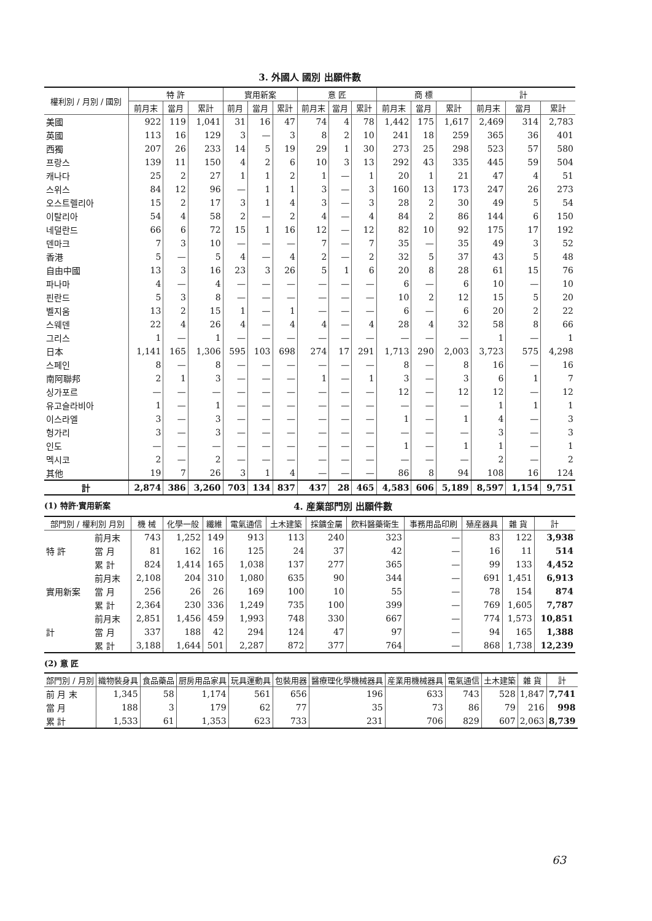3. 外國人 國別 出願件數
| 權利別 / 月別 / 國別 | 特 許 | | | 實用新案 | | | 意 匠 | | | 商 標 | | | 計 | | |
| --- | --- | --- | --- | --- | --- | --- | --- | --- | --- | --- | --- | --- | --- | --- | --- |
| | 前月末 | 當月 | 累計 | 前月 | 當月 | 累計 | 前月末 | 當月 | 累計 | 前月末 | 當月 | 累計 | 前月末 | 當月 | 累計 |
| 美國 | 922 | 119 | 1,041 | 31 | 16 | 47 | 74 | 4 | 78 | 1,442 | 175 | 1,617 | 2,469 | 314 | 2,783 |
| 英國 | 113 | 16 | 129 | 3 | — | 3 | 8 | 2 | 10 | 241 | 18 | 259 | 365 | 36 | 401 |
| 西獨 | 207 | 26 | 233 | 14 | 5 | 19 | 29 | 1 | 30 | 273 | 25 | 298 | 523 | 57 | 580 |
| 프랑스 | 139 | 11 | 150 | 4 | 2 | 6 | 10 | 3 | 13 | 292 | 43 | 335 | 445 | 59 | 504 |
| 캐나다 | 25 | 2 | 27 | 1 | 1 | 2 | 1 | — | 1 | 20 | 1 | 21 | 47 | 4 | 51 |
| 스위스 | 84 | 12 | 96 | — | 1 | 1 | 3 | — | 3 | 160 | 13 | 173 | 247 | 26 | 273 |
| 오스트렐리아 | 15 | 2 | 17 | 3 | 1 | 4 | 3 | — | 3 | 28 | 2 | 30 | 49 | 5 | 54 |
| 이탈리아 | 54 | 4 | 58 | 2 | — | 2 | 4 | — | 4 | 84 | 2 | 86 | 144 | 6 | 150 |
| 네덜란드 | 66 | 6 | 72 | 15 | 1 | 16 | 12 | — | 12 | 82 | 10 | 92 | 175 | 17 | 192 |
| 덴마크 | 7 | 3 | 10 | — | — | — | 7 | — | 7 | 35 | — | 35 | 49 | 3 | 52 |
| 香港 | 5 | — | 5 | 4 | — | 4 | 2 | — | 2 | 32 | 5 | 37 | 43 | 5 | 48 |
| 自由中國 | 13 | 3 | 16 | 23 | 3 | 26 | 5 | 1 | 6 | 20 | 8 | 28 | 61 | 15 | 76 |
| 파나마 | 4 | — | 4 | — | — | — | — | — | — | 6 | — | 6 | 10 | — | 10 |
| 핀란드 | 5 | 3 | 8 | — | — | — | — | — | — | 10 | 2 | 12 | 15 | 5 | 20 |
| 벨지움 | 13 | 2 | 15 | 1 | — | 1 | — | — | — | 6 | — | 6 | 20 | 2 | 22 |
| 스웨덴 | 22 | 4 | 26 | 4 | — | 4 | 4 | — | 4 | 28 | 4 | 32 | 58 | 8 | 66 |
| 그리스 | 1 | — | 1 | — | — | — | — | — | — | — | — | — | 1 | — | 1 |
| 日本 | 1,141 | 165 | 1,306 | 595 | 103 | 698 | 274 | 17 | 291 | 1,713 | 290 | 2,003 | 3,723 | 575 | 4,298 |
| 스페인 | 8 | — | 8 | — | — | — | — | — | — | 8 | — | 8 | 16 | — | 16 |
| 南阿聯邦 | 2 | 1 | 3 | — | — | — | 1 | — | 1 | 3 | — | 3 | 6 | 1 | 7 |
| 싱가포르 | — | — | — | — | — | — | — | — | — | 12 | — | 12 | 12 | — | 12 |
| 유고슬라비아 | 1 | — | 1 | — | — | — | — | — | — | — | — | — | 1 | 1 | 1 |
| 이스라엘 | 3 | — | 3 | — | — | — | — | — | — | 1 | — | 1 | 4 | — | 3 |
| 헝가리 | 3 | — | 3 | — | — | — | — | — | — | — | — | — | 3 | — | 3 |
| 인도 | — | — | — | — | — | — | — | — | — | 1 | — | 1 | 1 | — | 1 |
| 멕시코 | 2 | — | 2 | — | — | — | — | — | — | — | — | — | 2 | — | 2 |
| 其他 | 19 | 7 | 26 | 3 | 1 | 4 | — | — | — | 86 | 8 | 94 | 108 | 16 | 124 |
| 計 | 2,874 | 386 | 3,260 | 703 | 134 | 837 | 437 | 28 | 465 | 4,583 | 606 | 5,189 | 8,597 | 1,154 | 9,751 |
(1) 特許·實用新案 4. 産業部門別 出願件數
| 部門別 / 權利別 月別 | | 機 械 | 化學一般 | 纖維 | 電氣通信 | 土木建築 | 採鑛金屬 | 飮料醫藥衛生 | 事務用品印刷 | 殖産器具 | 雜 貨 | 計 |
| --- | --- | --- | --- | --- | --- | --- | --- | --- | --- | --- | --- | --- |
| 特 許 | 前月末 | 743 | 1,252 | 149 | 913 | 113 | 240 | 323 | — | 83 | 122 | 3,938 |
| | 當 月 | 81 | 162 | 16 | 125 | 24 | 37 | 42 | — | 16 | 11 | 514 |
| | 累 計 | 824 | 1,414 | 165 | 1,038 | 137 | 277 | 365 | — | 99 | 133 | 4,452 |
| 實用新案 | 前月末 | 2,108 | 204 | 310 | 1,080 | 635 | 90 | 344 | — | 691 | 1,451 | 6,913 |
| | 當 月 | 256 | 26 | 26 | 169 | 100 | 10 | 55 | — | 78 | 154 | 874 |
| | 累 計 | 2,364 | 230 | 336 | 1,249 | 735 | 100 | 399 | — | 769 | 1,605 | 7,787 |
| 計 | 前月末 | 2,851 | 1,456 | 459 | 1,993 | 748 | 330 | 667 | — | 774 | 1,573 | 10,851 |
| | 當 月 | 337 | 188 | 42 | 294 | 124 | 47 | 97 | — | 94 | 165 | 1,388 |
| | 累 計 | 3,188 | 1,644 | 501 | 2,287 | 872 | 377 | 764 | — | 868 | 1,738 | 12,239 |
(2) 意 匠
| 部門別 / 月別 | 織物裝身具 | 食品藥品 | 厨房用品家具 | 玩具運動具 | 包裝用器 | 醫療理化學機械器具 | 産業用機械器具 | 電氣通信 | 土木建築 | 雜 貨 | 計 |
| --- | --- | --- | --- | --- | --- | --- | --- | --- | --- | --- | --- |
| 前 月 末 | 1,345 | 58 | 1,174 | 561 | 656 | 196 | 633 | 743 | 528 | 1,847 | 7,741 |
| 當 月 | 188 | 3 | 179 | 62 | 77 | 35 | 73 | 86 | 79 | 216 | 998 |
| 累 計 | 1,533 | 61 | 1,353 | 623 | 733 | 231 | 706 | 829 | 607 | 2,063 | 8,739 |
63